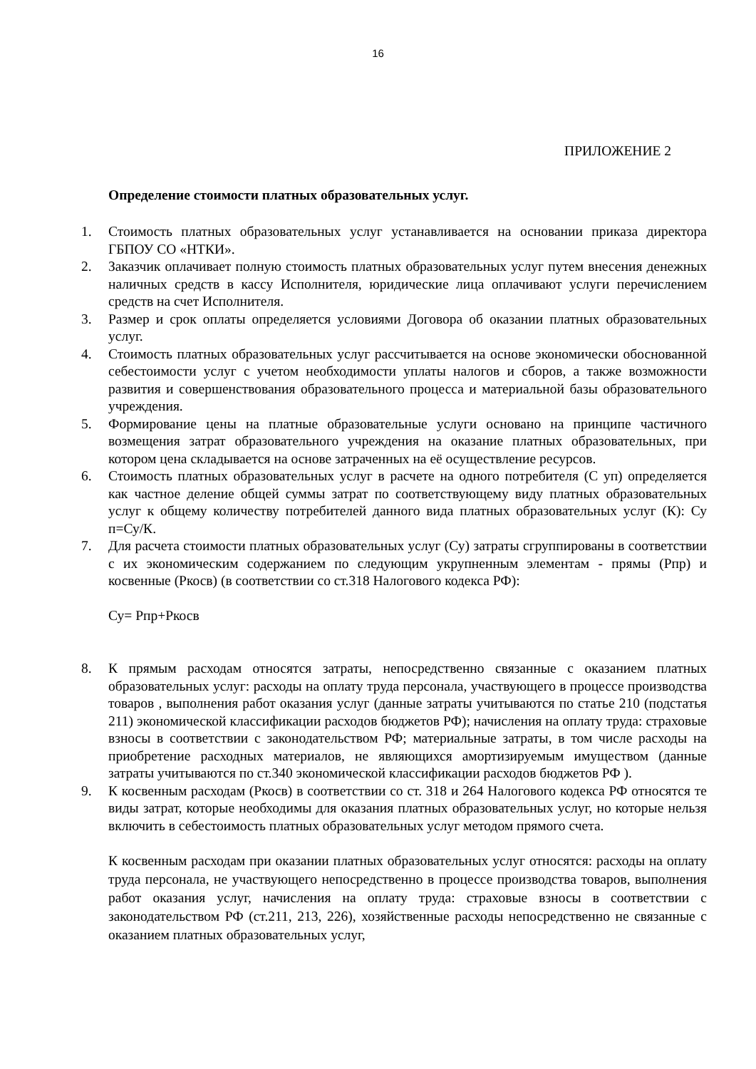16
ПРИЛОЖЕНИЕ 2
Определение стоимости платных образовательных услуг.
1. Стоимость платных образовательных услуг устанавливается на основании приказа директора ГБПОУ СО «НТКИ».
2. Заказчик оплачивает полную стоимость платных образовательных услуг путем внесения денежных наличных средств в кассу Исполнителя, юридические лица оплачивают услуги перечислением средств на счет Исполнителя.
3. Размер и срок оплаты определяется условиями Договора об оказании платных образовательных услуг.
4. Стоимость платных образовательных услуг рассчитывается на основе экономически обоснованной себестоимости услуг с учетом необходимости уплаты налогов и сборов, а также возможности развития и совершенствования образовательного процесса и материальной базы образовательного учреждения.
5. Формирование цены на платные образовательные услуги основано на принципе частичного возмещения затрат образовательного учреждения на оказание платных образовательных, при котором цена складывается на основе затраченных на её осуществление ресурсов.
6. Стоимость платных образовательных услуг в расчете на одного потребителя (С уп) определяется как частное деление общей суммы затрат по соответствующему виду платных образовательных услуг к общему количеству потребителей данного вида платных образовательных услуг (К): Су п=Су/К.
7. Для расчета стоимости платных образовательных услуг (Су) затраты сгруппированы в соответствии с их экономическим содержанием по следующим укрупненным элементам - прямы (Рпр) и косвенные (Ркосв) (в соответствии со ст.318 Налогового кодекса РФ):
Су= Рпр+Ркосв
8. К прямым расходам относятся затраты, непосредственно связанные с оказанием платных образовательных услуг: расходы на оплату труда персонала, участвующего в процессе производства товаров , выполнения работ оказания услуг (данные затраты учитываются по статье 210 (подстатья 211) экономической классификации расходов бюджетов РФ); начисления на оплату труда: страховые взносы в соответствии с законодательством РФ; материальные затраты, в том числе расходы на приобретение расходных материалов, не являющихся амортизируемым имуществом (данные затраты учитываются по ст.340 экономической классификации расходов бюджетов РФ ).
9. К косвенным расходам (Ркосв) в соответствии со ст. 318 и 264 Налогового кодекса РФ относятся те виды затрат, которые необходимы для оказания платных образовательных услуг, но которые нельзя включить в себестоимость платных образовательных услуг методом прямого счета.
К косвенным расходам при оказании платных образовательных услуг относятся: расходы на оплату труда персонала, не участвующего непосредственно в процессе производства товаров, выполнения работ оказания услуг, начисления на оплату труда: страховые взносы в соответствии с законодательством РФ (ст.211, 213, 226), хозяйственные расходы непосредственно не связанные с оказанием платных образовательных услуг,